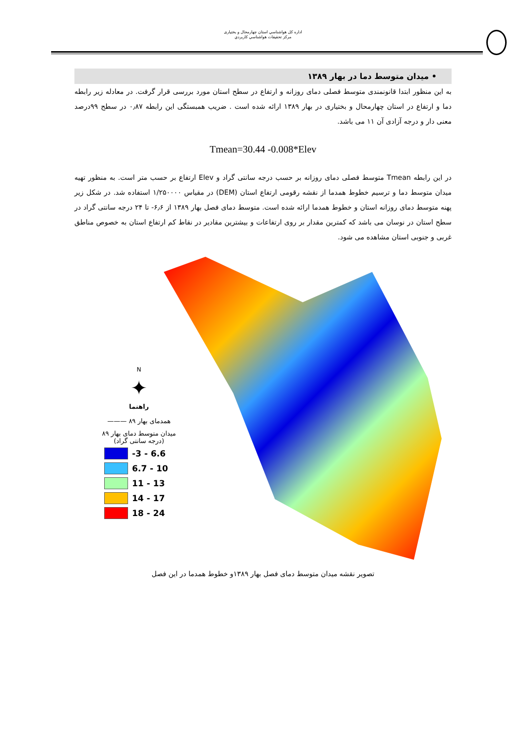اداره كل هواشناسي استان چهارمحال و بختیاری
مركز تحقيقات هواشناسي كاربردي
• میدان متوسط دما در بهار ۱۳۸۹
به این منظور ابتدا قانونمندی متوسط فصلی دمای روزانه و ارتفاع در سطح استان مورد بررسی قرار گرفت. در معادله زیر رابطه دما و ارتفاع در استان چهارمحال و بختیاری در بهار ۱۳۸۹ ارائه شده است . ضریب همبستگی این رابطه ۰٫۸۷ در سطح ۹۹درصد معنی دار و درجه آزادی آن ۱۱ می باشد.
Tmean=30.44 -0.008*Elev
در این رابطه Tmean متوسط فصلی دمای روزانه بر حسب درجه سانتی گراد و Elev ارتفاع بر حسب متر است. به منظور تهیه میدان متوسط دما و ترسیم خطوط همدما از نقشه رقومی ارتفاع استان (DEM) در مقیاس ۱/۲۵۰۰۰۰ استفاده شد. در شکل زیر پهنه متوسط دمای روزانه استان و خطوط همدما ارائه شده است. متوسط دمای فصل بهار ۱۳۸۹ از ۶٫۶- تا ۲۴ درجه سانتی گراد در سطح استان در نوسان می باشد که کمترین مقدار بر روی ارتفاعات و بیشترین مقادیر در نقاط کم ارتفاع استان به خصوص مناطق غربی و جنوبی استان مشاهده می شود.
N
✦
راهنما
همدمای بهار ۸۹ ———
میدان متوسط دمای بهار ۸۹
(درجه سانتی گراد)
-3 - 6.6
6.7 - 10
11 - 13
14 - 17
18 - 24
تصویر نقشه میدان متوسط دمای فصل بهار ۱۳۸۹و خطوط همدما در این فصل